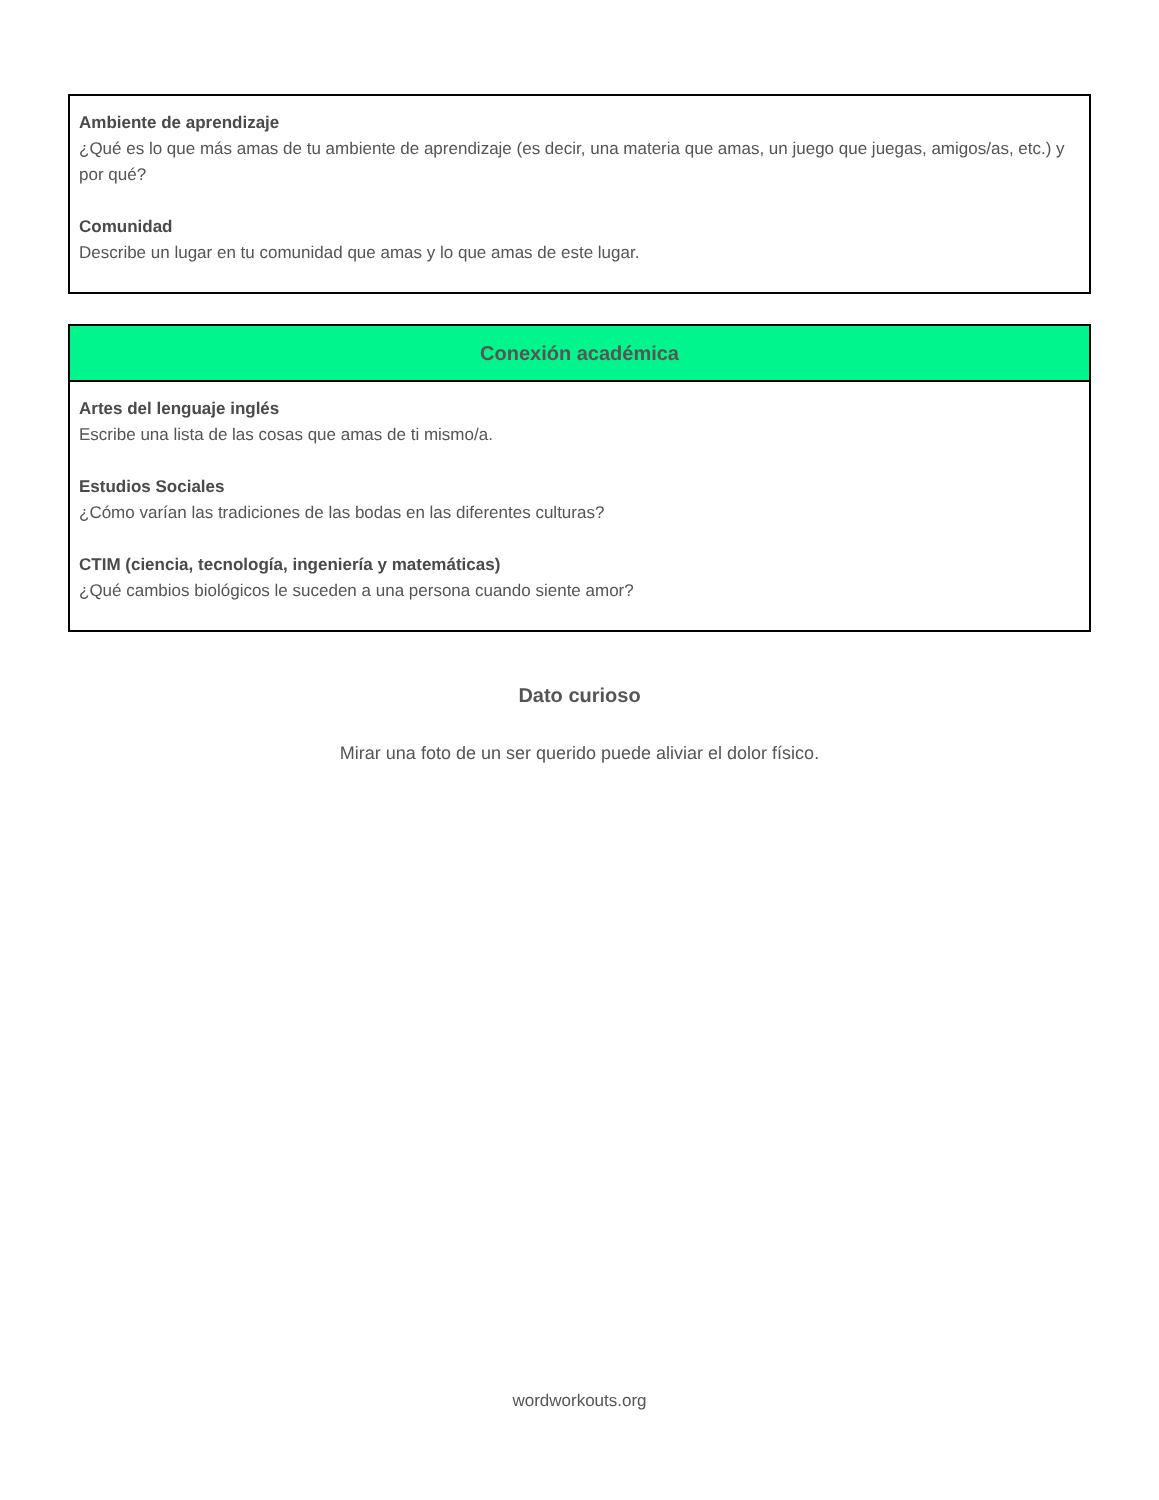Ambiente de aprendizaje
¿Qué es lo que más amas de tu ambiente de aprendizaje (es decir, una materia que amas, un juego que juegas, amigos/as, etc.) y por qué?
Comunidad
Describe un lugar en tu comunidad que amas y lo que amas de este lugar.
Conexión académica
Artes del lenguaje inglés
Escribe una lista de las cosas que amas de ti mismo/a.
Estudios Sociales
¿Cómo varían las tradiciones de las bodas en las diferentes culturas?
CTIM (ciencia, tecnología, ingeniería y matemáticas)
¿Qué cambios biológicos le suceden a una persona cuando siente amor?
Dato curioso
Mirar una foto de un ser querido puede aliviar el dolor físico.
wordworkouts.org